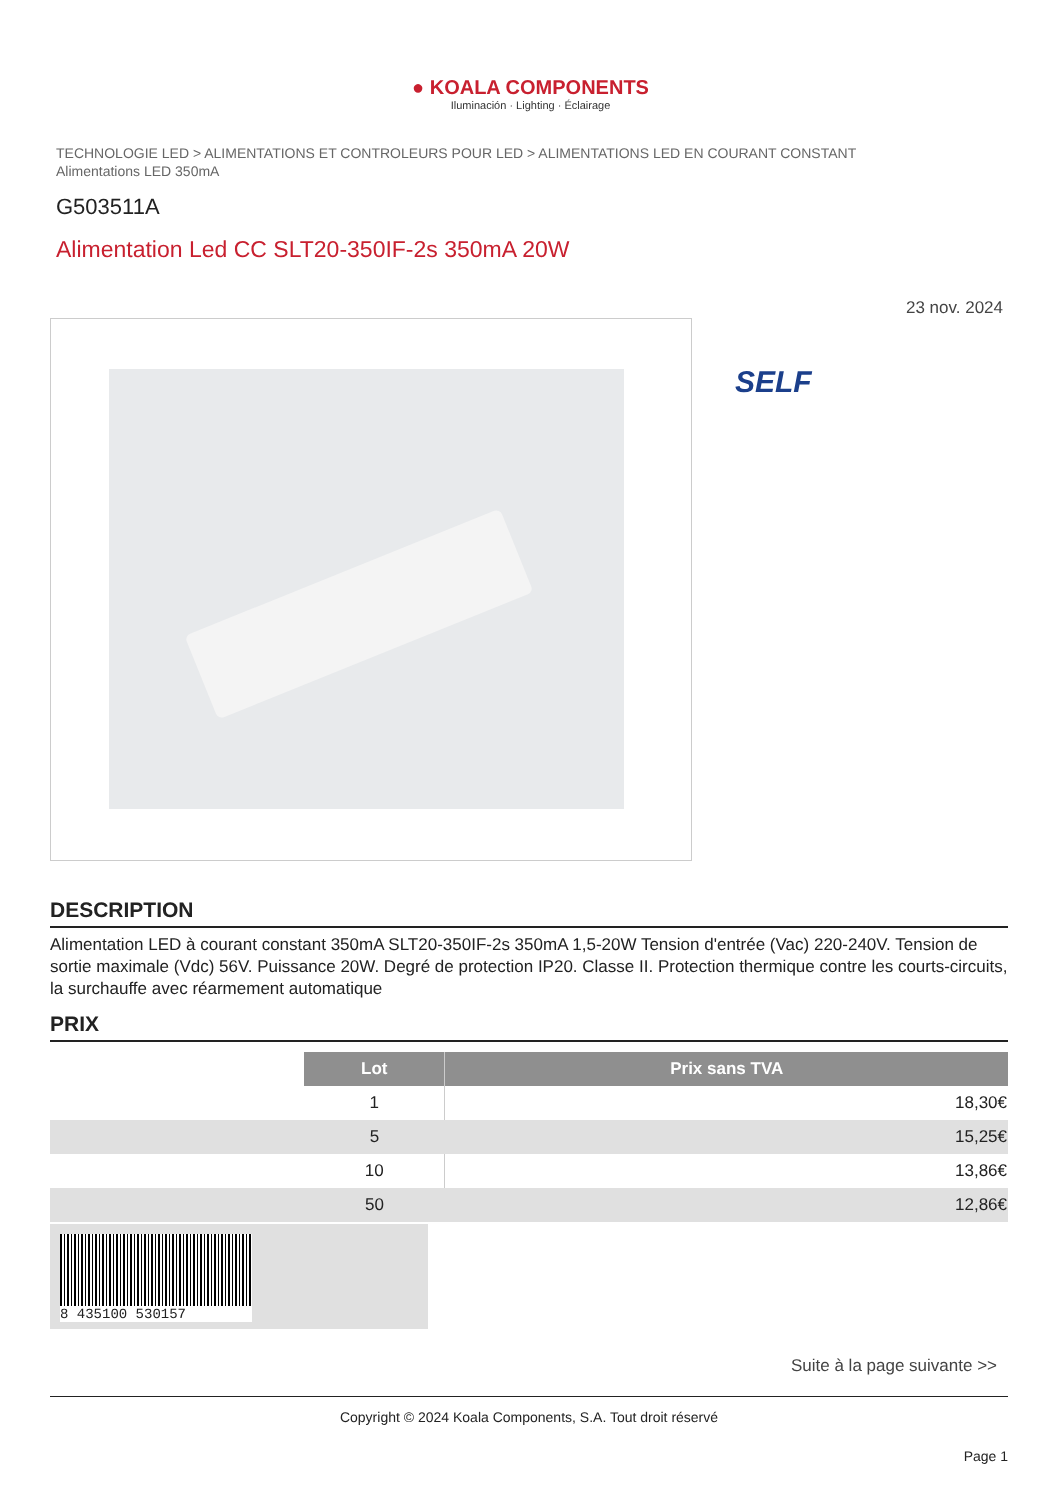● KOALA COMPONENTS
Iluminación · Lighting · Éclairage
TECHNOLOGIE LED > ALIMENTATIONS ET CONTROLEURS POUR LED > ALIMENTATIONS LED EN COURANT CONSTANT
Alimentations LED 350mA
G503511A
Alimentation Led CC SLT20-350IF-2s 350mA 20W
23 nov. 2024
SELF
DESCRIPTION
Alimentation LED à courant constant 350mA SLT20-350IF-2s 350mA 1,5-20W Tension d'entrée (Vac) 220-240V. Tension de sortie maximale (Vdc) 56V. Puissance 20W. Degré de protection IP20. Classe II. Protection thermique contre les courts-circuits, la surchauffe avec réarmement automatique
PRIX
| | Lot | Prix sans TVA |
| | 1 | 18,30€ |
| | 5 | 15,25€ |
| | 10 | 13,86€ |
| | 50 | 12,86€ |
8 435100 530157
Suite à la page suivante >>
Copyright © 2024 Koala Components, S.A. Tout droit réservé
Page 1